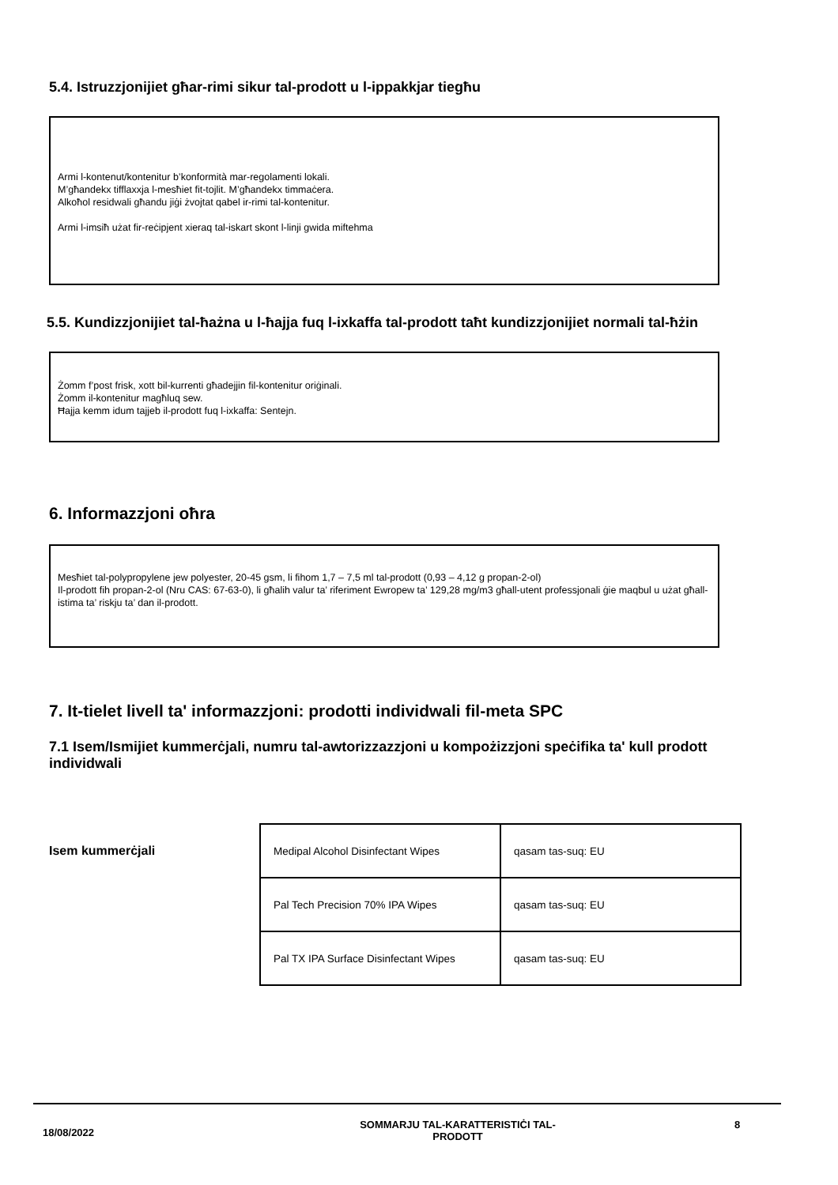5.4. Istruzzjonijiet għar-rimi sikur tal-prodott u l-ippakkjar tiegħu
Armi l-kontenut/kontenitur b’konformità mar-regolamenti lokali.
M’għandekx tifflaxxja l-mesħiet fit-tojlit. M’għandekx timmaċera.
Alkoħol residwali għandu jiġi żvojtat qabel ir-rimi tal-kontenitur.
Armi l-imsiħ użat fir-reċipjent xieraq tal-iskart skont l-linji gwida miftehma
5.5. Kundizzjonijiet tal-ħażna u l-ħajja fuq l-ixkaffa tal-prodott taħt kundizzjonijiet normali tal-ħżin
Żomm f’post frisk, xott bil-kurrenti għadejjin fil-kontenitur oriġinali.
Żomm il-kontenitur magħluq sew.
Ħajja kemm idum tajjeb il-prodott fuq l-ixkaffa: Sentejn.
6. Informazzjoni oħra
Mesħiet tal-polypropylene jew polyester, 20-45 gsm, li fihom 1,7 – 7,5 ml tal-prodott (0,93 – 4,12 g propan-2-ol)
Il-prodott fih propan-2-ol (Nru CAS: 67-63-0), li għalih valur ta’ riferiment Ewropew ta’ 129,28 mg/m3 għall-utent professjonali ġie maqbul u użat għall-istima ta’ riskju ta’ dan il-prodott.
7. It-tielet livell ta' informazzjoni: prodotti individwali fil-meta SPC
7.1 Isem/Ismijiet kummerċjali, numru tal-awtorizzazzjoni u kompożizzjoni speċifika ta' kull prodott individwali
Isem kummerċjali
| Medipal Alcohol Disinfectant Wipes | qasam tas-suq: EU |
| Pal Tech Precision 70% IPA Wipes | qasam tas-suq: EU |
| Pal TX IPA Surface Disinfectant Wipes | qasam tas-suq: EU |
18/08/2022
SOMMARJU TAL-KARATTERISTIĊI TAL-
PRODOTT
8